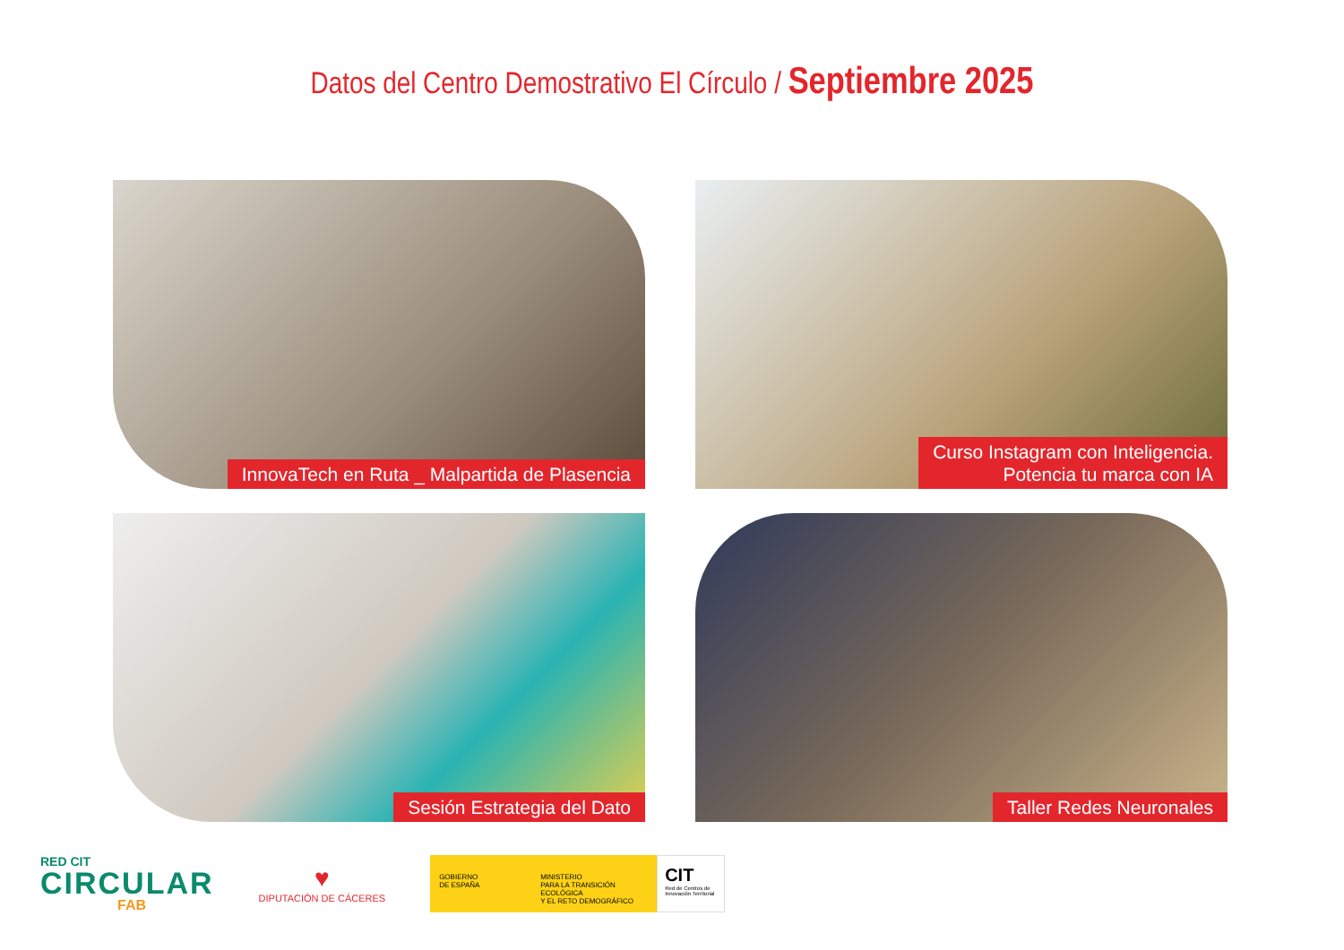Datos del Centro Demostrativo El Círculo / Septiembre 2025
InnovaTech en Ruta _ Malpartida de Plasencia
Curso Instagram con Inteligencia.
Potencia tu marca con IA
Sesión Estrategia del Dato
Taller Redes Neuronales
RED CIT
CIRCULAR
FAB
♥
DIPUTACIÓN DE CÁCERES
GOBIERNO
DE ESPAÑA
MINISTERIO
PARA LA TRANSICIÓN ECOLÓGICA
Y EL RETO DEMOGRÁFICO
CIT
Red de Centros de Innovación Territorial